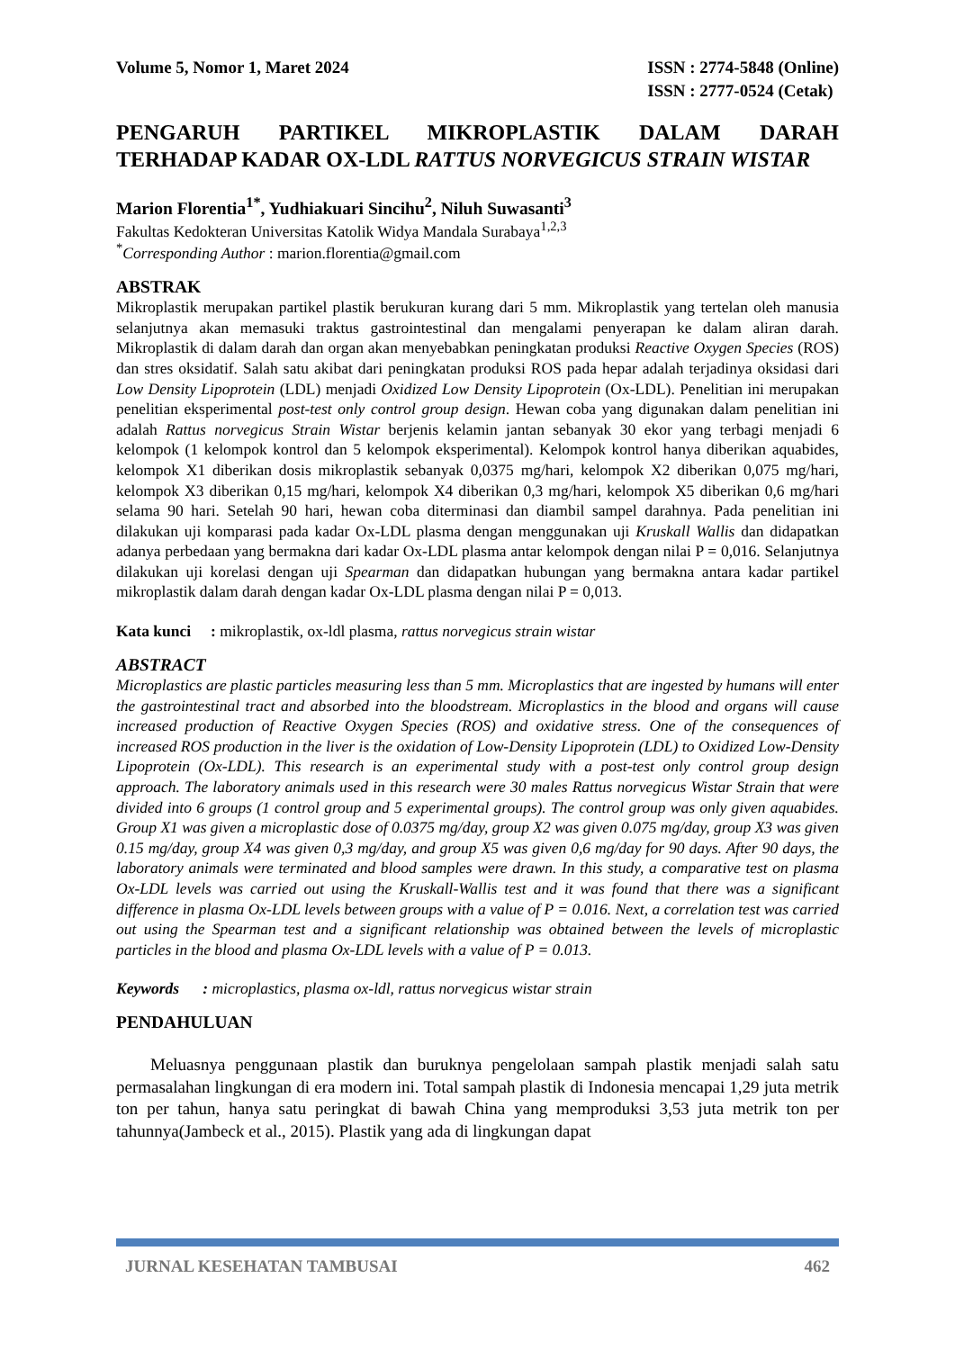Volume 5, Nomor 1, Maret 2024 ISSN : 2774-5848 (Online)
ISSN : 2777-0524 (Cetak)
PENGARUH PARTIKEL MIKROPLASTIK DALAM DARAH
TERHADAP KADAR OX-LDL RATTUS NORVEGICUS STRAIN WISTAR
Marion Florentia<sup>1*</sup>, Yudhiakuari Sincihu<sup>2</sup>, Niluh Suwasanti<sup>3</sup>
Fakultas Kedokteran Universitas Katolik Widya Mandala Surabaya<sup>1,2,3</sup>
<sup>*</sup> Corresponding Author : marion.florentia@gmail.com
ABSTRAK
Mikroplastik merupakan partikel plastik berukuran kurang dari 5 mm. Mikroplastik yang tertelan oleh manusia selanjutnya akan memasuki traktus gastrointestinal dan mengalami penyerapan ke dalam aliran darah. Mikroplastik di dalam darah dan organ akan menyebabkan peningkatan produksi Reactive Oxygen Species (ROS) dan stres oksidatif. Salah satu akibat dari peningkatan produksi ROS pada hepar adalah terjadinya oksidasi dari Low Density Lipoprotein (LDL) menjadi Oxidized Low Density Lipoprotein (Ox-LDL). Penelitian ini merupakan penelitian eksperimental post-test only control group design. Hewan coba yang digunakan dalam penelitian ini adalah Rattus norvegicus Strain Wistar berjenis kelamin jantan sebanyak 30 ekor yang terbagi menjadi 6 kelompok (1 kelompok kontrol dan 5 kelompok eksperimental). Kelompok kontrol hanya diberikan aquabides, kelompok X1 diberikan dosis mikroplastik sebanyak 0,0375 mg/hari, kelompok X2 diberikan 0,075 mg/hari, kelompok X3 diberikan 0,15 mg/hari, kelompok X4 diberikan 0,3 mg/hari, kelompok X5 diberikan 0,6 mg/hari selama 90 hari. Setelah 90 hari, hewan coba diterminasi dan diambil sampel darahnya. Pada penelitian ini dilakukan uji komparasi pada kadar Ox-LDL plasma dengan menggunakan uji Kruskall Wallis dan didapatkan adanya perbedaan yang bermakna dari kadar Ox-LDL plasma antar kelompok dengan nilai P = 0,016. Selanjutnya dilakukan uji korelasi dengan uji Spearman dan didapatkan hubungan yang bermakna antara kadar partikel mikroplastik dalam darah dengan kadar Ox-LDL plasma dengan nilai P = 0,013.
Kata kunci : mikroplastik, ox-ldl plasma, rattus norvegicus strain wistar
ABSTRACT
Microplastics are plastic particles measuring less than 5 mm. Microplastics that are ingested by humans will enter the gastrointestinal tract and absorbed into the bloodstream. Microplastics in the blood and organs will cause increased production of Reactive Oxygen Species (ROS) and oxidative stress. One of the consequences of increased ROS production in the liver is the oxidation of Low-Density Lipoprotein (LDL) to Oxidized Low-Density Lipoprotein (Ox-LDL). This research is an experimental study with a post-test only control group design approach. The laboratory animals used in this research were 30 males Rattus norvegicus Wistar Strain that were divided into 6 groups (1 control group and 5 experimental groups). The control group was only given aquabides. Group X1 was given a microplastic dose of 0.0375 mg/day, group X2 was given 0.075 mg/day, group X3 was given 0.15 mg/day, group X4 was given 0,3 mg/day, and group X5 was given 0,6 mg/day for 90 days. After 90 days, the laboratory animals were terminated and blood samples were drawn. In this study, a comparative test on plasma Ox-LDL levels was carried out using the Kruskall-Wallis test and it was found that there was a significant difference in plasma Ox-LDL levels between groups with a value of P = 0.016. Next, a correlation test was carried out using the Spearman test and a significant relationship was obtained between the levels of microplastic particles in the blood and plasma Ox-LDL levels with a value of P = 0.013.
Keywords : microplastics, plasma ox-ldl, rattus norvegicus wistar strain
PENDAHULUAN
Meluasnya penggunaan plastik dan buruknya pengelolaan sampah plastik menjadi salah satu permasalahan lingkungan di era modern ini. Total sampah plastik di Indonesia mencapai 1,29 juta metrik ton per tahun, hanya satu peringkat di bawah China yang memproduksi 3,53 juta metrik ton per tahunnya(Jambeck et al., 2015). Plastik yang ada di lingkungan dapat
JURNAL KESEHATAN TAMBUSAI 462